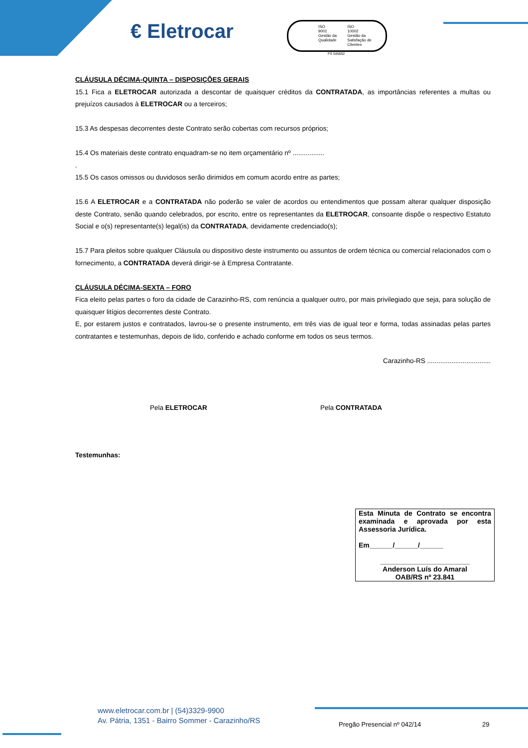€ Eletrocar
ISO
9001
Gestão da Qualidade
ISO
10002
Gestão da Satisfação de Clientes
FS 545652
CLÁUSULA DÉCIMA-QUINTA – DISPOSIÇÕES GERAIS
15.1 Fica a ELETROCAR autorizada a descontar de quaisquer créditos da CONTRATADA, as importâncias referentes a multas ou prejuízos causados à ELETROCAR ou a terceiros;
15.3 As despesas decorrentes deste Contrato serão cobertas com recursos próprios;
15.4 Os materiais deste contrato enquadram-se no item orçamentário nº .................
.
15.5 Os casos omissos ou duvidosos serão dirimidos em comum acordo entre as partes;
15.6 A ELETROCAR e a CONTRATADA não poderão se valer de acordos ou entendimentos que possam alterar qualquer disposição deste Contrato, senão quando celebrados, por escrito, entre os representantes da ELETROCAR, consoante dispõe o respectivo Estatuto Social e o(s) representante(s) legal(is) da CONTRATADA, devidamente credenciado(s);
15.7 Para pleitos sobre qualquer Cláusula ou dispositivo deste instrumento ou assuntos de ordem técnica ou comercial relacionados com o fornecimento, a CONTRATADA deverá dirigir-se à Empresa Contratante.
CLÁUSULA DÉCIMA-SEXTA – FORO
Fica eleito pelas partes o foro da cidade de Carazinho-RS, com renúncia a qualquer outro, por mais privilegiado que seja, para solução de quaisquer litígios decorrentes deste Contrato.
E, por estarem justos e contratados, lavrou-se o presente instrumento, em três vias de igual teor e forma, todas assinadas pelas partes contratantes e testemunhas, depois de lido, conferido e achado conforme em todos os seus termos.
Carazinho-RS ..................................
Pela ELETROCAR Pela CONTRATADA
Testemunhas:
Esta Minuta de Contrato se encontra examinada e aprovada por esta Assessoria Jurídica.
Em______/______/______
_______________________
Anderson Luís do Amaral
OAB/RS nº 23.841
www.eletrocar.com.br | (54)3329-9900
Av. Pátria, 1351 - Bairro Sommer - Carazinho/RS
Pregão Presencial nº 042/14 29